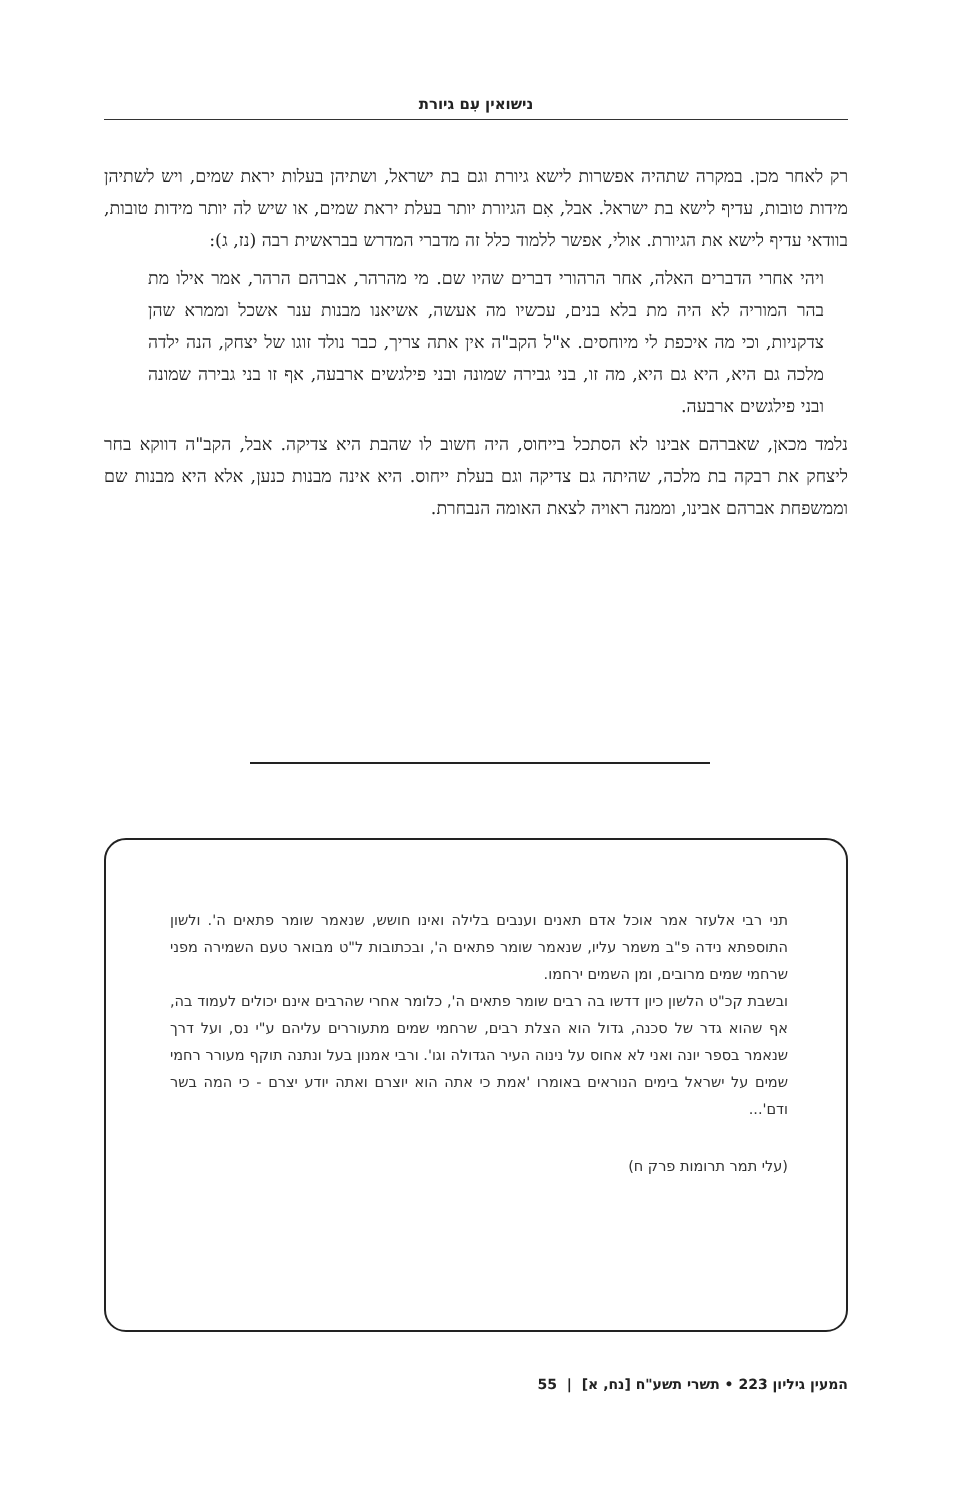נישואין עִם גיורת
רק לאחר מכן. במקרה שתהיה אפשרות לישא גיורת וגם בת ישראל, ושתיהן בעלות יראת שמים, ויש לשתיהן מידות טובות, עדיף לישא בת ישראל. אבל, אִם הגיורת יותר בעלת יראת שמים, או שיש לה יותר מידות טובות, בוודאי עדיף לישא את הגיורת. אולי, אפשר ללמוד כלל זה מדברי המדרש בבראשית רבה (נז, ג):
ויהי אחרי הדברים האלה, אחר הרהורי דברים שהיו שם. מי מהרהר, אברהם הרהר, אמר אילו מת בהר המוריה לא היה מת בלא בנים, עכשיו מה אעשה, אשיאנו מבנות ענר אשכל וממרא שהן צדקניות, וכי מה איכפת לי מיוחסים. א"ל הקב"ה אין אתה צריך, כבר נולד זוגו של יצחק, הנה ילדה מלכה גם היא, היא גם היא, מה זו, בני גבירה שמונה ובני פילגשים ארבעה, אף זו בני גבירה שמונה ובני פילגשים ארבעה.
נלמד מכאן, שאברהם אבינו לא הסתכל בייחוס, היה חשוב לו שהבת היא צדיקה. אבל, הקב"ה דווקא בחר ליצחק את רבקה בת מלכה, שהיתה גם צדיקה וגם בעלת ייחוס. היא אינה מבנות כנען, אלא היא מבנות שם וממשפחת אברהם אבינו, וממנה ראויה לצאת האומה הנבחרת.
תני רבי אלעזר אמר אוכל אדם תאנים וענבים בלילה ואינו חושש, שנאמר שומר פתאים ה'. ולשון התוספתא נידה פ"ב משמר עליו, שנאמר שומר פתאים ה', ובכתובות ל"ט מבואר טעם השמירה מפני שרחמי שמים מרובים, ומן השמים ירחמו.
ובשבת קכ"ט הלשון כיון דדשו בה רבים שומר פתאים ה', כלומר אחרי שהרבים אינם יכולים לעמוד בה, אף שהוא גדר של סכנה, גדול הוא הצלת רבים, שרחמי שמים מתעוררים עליהם ע"י נס, ועל דרך שנאמר בספר יונה ואני לא אחוס על נינוה העיר הגדולה וגו'. ורבי אמנון בעל ונתנה תוקף מעורר רחמי שמים על ישראל בימים הנוראים באומרו 'אמת כי אתה הוא יוצרם ואתה יודע יצרם - כי המה בשר ודם'...
(עלי תמר תרומות פרק ח)
המעין גיליון 223 • תשרי תשע"ח [נח, א] | 55